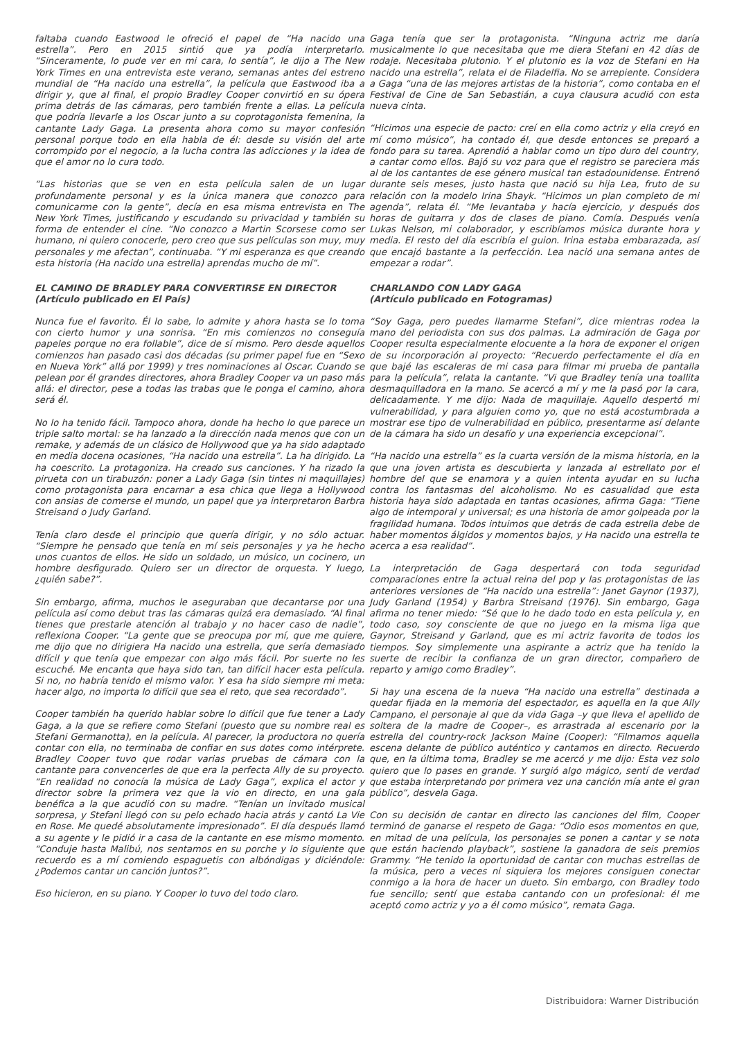faltaba cuando Eastwood le ofreció el papel de “Ha nacido una estrella”. Pero en 2015 sintió que ya podía interpretarlo. “Sinceramente, lo pude ver en mi cara, lo sentía”, le dijo a The New York Times en una entrevista este verano, semanas antes del estreno mundial de “Ha nacido una estrella”, la película que Eastwood iba a dirigir y, que al final, el propio Bradley Cooper convirtió en su ópera prima detrás de las cámaras, pero también frente a ellas. La película que podría llevarle a los Oscar junto a su coprotagonista femenina, la cantante Lady Gaga. La presenta ahora como su mayor confesión personal porque todo en ella habla de él: desde su visión del arte corrompido por el negocio, a la lucha contra las adicciones y la idea de que el amor no lo cura todo.
“Las historias que se ven en esta película salen de un lugar profundamente personal y es la única manera que conozco para comunicarme con la gente”, decía en esa misma entrevista en The New York Times, justificando y escudando su privacidad y también su forma de entender el cine. “No conozco a Martin Scorsese como ser humano, ni quiero conocerle, pero creo que sus películas son muy, muy personales y me afectan”, continuaba. “Y mi esperanza es que creando esta historia (Ha nacido una estrella) aprendas mucho de mí”.
EL CAMINO DE BRADLEY PARA CONVERTIRSE EN DIRECTOR
(Artículo publicado en El País)
Nunca fue el favorito. Él lo sabe, lo admite y ahora hasta se lo toma con cierto humor y una sonrisa. “En mis comienzos no conseguía papeles porque no era follable”, dice de sí mismo. Pero desde aquellos comienzos han pasado casi dos décadas (su primer papel fue en “Sexo en Nueva York” allá por 1999) y tres nominaciones al Oscar. Cuando se pelean por él grandes directores, ahora Bradley Cooper va un paso más allá: el director, pese a todas las trabas que le ponga el camino, ahora será él.
No lo ha tenido fácil. Tampoco ahora, donde ha hecho lo que parece un triple salto mortal: se ha lanzado a la dirección nada menos que con un remake, y además de un clásico de Hollywood que ya ha sido adaptado en media docena ocasiones, “Ha nacido una estrella”. La ha dirigido. La ha coescrito. La protagoniza. Ha creado sus canciones. Y ha rizado la pirueta con un tirabuzón: poner a Lady Gaga (sin tintes ni maquillajes) como protagonista para encarnar a esa chica que llega a Hollywood con ansias de comerse el mundo, un papel que ya interpretaron Barbra Streisand o Judy Garland.
Tenía claro desde el principio que quería dirigir, y no sólo actuar. “Siempre he pensado que tenía en mí seis personajes y ya he hecho unos cuantos de ellos. He sido un soldado, un músico, un cocinero, un hombre desfigurado. Quiero ser un director de orquesta. Y luego, ¿quién sabe?”.
Sin embargo, afirma, muchos le aseguraban que decantarse por una película así como debut tras las cámaras quizá era demasiado. “Al final tienes que prestarle atención al trabajo y no hacer caso de nadie”, reflexiona Cooper. “La gente que se preocupa por mí, que me quiere, me dijo que no dirigiera Ha nacido una estrella, que sería demasiado difícil y que tenía que empezar con algo más fácil. Por suerte no les escuché. Me encanta que haya sido tan, tan difícil hacer esta película. Si no, no habría tenido el mismo valor. Y esa ha sido siempre mi meta: hacer algo, no importa lo difícil que sea el reto, que sea recordado”.
Cooper también ha querido hablar sobre lo difícil que fue tener a Lady Gaga, a la que se refiere como Stefani (puesto que su nombre real es Stefani Germanotta), en la película. Al parecer, la productora no quería contar con ella, no terminaba de confiar en sus dotes como intérprete. Bradley Cooper tuvo que rodar varias pruebas de cámara con la cantante para convencerles de que era la perfecta Ally de su proyecto. “En realidad no conocía la música de Lady Gaga”, explica el actor y director sobre la primera vez que la vio en directo, en una gala benéfica a la que acudió con su madre. “Tenían un invitado musical sorpresa, y Stefani llegó con su pelo echado hacia atrás y cantó La Vie en Rose. Me quedé absolutamente impresionado”. El día después llamó a su agente y le pidió ir a casa de la cantante en ese mismo momento. “Conduje hasta Malibú, nos sentamos en su porche y lo siguiente que recuerdo es a mí comiendo espaguetis con albóndigas y diciéndole: ¿Podemos cantar un canción juntos?”.
Eso hicieron, en su piano. Y Cooper lo tuvo del todo claro.
Gaga tenía que ser la protagonista. “Ninguna actriz me daría musicalmente lo que necesitaba que me diera Stefani en 42 días de rodaje. Necesitaba plutonio. Y el plutonio es la voz de Stefani en Ha nacido una estrella”, relata el de Filadelfia. No se arrepiente. Considera a Gaga “una de las mejores artistas de la historia”, como contaba en el Festival de Cine de San Sebastián, a cuya clausura acudió con esta nueva cinta.
“Hicimos una especie de pacto: creí en ella como actriz y ella creyó en mí como músico”, ha contado él, que desde entonces se preparó a fondo para su tarea. Aprendió a hablar como un tipo duro del country, a cantar como ellos. Bajó su voz para que el registro se pareciera más al de los cantantes de ese género musical tan estadounidense. Entrenó durante seis meses, justo hasta que nació su hija Lea, fruto de su relación con la modelo Irina Shayk. “Hicimos un plan completo de mi agenda”, relata él. “Me levantaba y hacía ejercicio, y después dos horas de guitarra y dos de clases de piano. Comía. Después venía Lukas Nelson, mi colaborador, y escribíamos música durante hora y media. El resto del día escribía el guion. Irina estaba embarazada, así que encajó bastante a la perfección. Lea nació una semana antes de empezar a rodar”.
CHARLANDO CON LADY GAGA
(Artículo publicado en Fotogramas)
“Soy Gaga, pero puedes llamarme Stefani”, dice mientras rodea la mano del periodista con sus dos palmas. La admiración de Gaga por Cooper resulta especialmente elocuente a la hora de exponer el origen de su incorporación al proyecto: “Recuerdo perfectamente el día en que bajé las escaleras de mi casa para filmar mi prueba de pantalla para la película”, relata la cantante. “Vi que Bradley tenía una toallita desmaquilladora en la mano. Se acercó a mí y me la pasó por la cara, delicadamente. Y me dijo: Nada de maquillaje. Aquello despertó mi vulnerabilidad, y para alguien como yo, que no está acostumbrada a mostrar ese tipo de vulnerabilidad en público, presentarme así delante de la cámara ha sido un desafío y una experiencia excepcional”.
“Ha nacido una estrella” es la cuarta versión de la misma historia, en la que una joven artista es descubierta y lanzada al estrellato por el hombre del que se enamora y a quien intenta ayudar en su lucha contra los fantasmas del alcoholismo. No es casualidad que esta historia haya sido adaptada en tantas ocasiones, afirma Gaga: “Tiene algo de intemporal y universal; es una historia de amor golpeada por la fragilidad humana. Todos intuimos que detrás de cada estrella debe de haber momentos álgidos y momentos bajos, y Ha nacido una estrella te acerca a esa realidad”.
La interpretación de Gaga despertará con toda seguridad comparaciones entre la actual reina del pop y las protagonistas de las anteriores versiones de “Ha nacido una estrella”: Janet Gaynor (1937), Judy Garland (1954) y Barbra Streisand (1976). Sin embargo, Gaga afirma no tener miedo: “Sé que lo he dado todo en esta película y, en todo caso, soy consciente de que no juego en la misma liga que Gaynor, Streisand y Garland, que es mi actriz favorita de todos los tiempos. Soy simplemente una aspirante a actriz que ha tenido la suerte de recibir la confianza de un gran director, compañero de reparto y amigo como Bradley”.
Si hay una escena de la nueva “Ha nacido una estrella” destinada a quedar fijada en la memoria del espectador, es aquella en la que Ally Campano, el personaje al que da vida Gaga –y que lleva el apellido de soltera de la madre de Cooper–, es arrastrada al escenario por la estrella del country-rock Jackson Maine (Cooper): “Filmamos aquella escena delante de público auténtico y cantamos en directo. Recuerdo que, en la última toma, Bradley se me acercó y me dijo: Esta vez solo quiero que lo pases en grande. Y surgió algo mágico, sentí de verdad que estaba interpretando por primera vez una canción mía ante el gran público”, desvela Gaga.
Con su decisión de cantar en directo las canciones del film, Cooper terminó de ganarse el respeto de Gaga: “Odio esos momentos en que, en mitad de una película, los personajes se ponen a cantar y se nota que están haciendo playback”, sostiene la ganadora de seis premios Grammy. “He tenido la oportunidad de cantar con muchas estrellas de la música, pero a veces ni siquiera los mejores consiguen conectar conmigo a la hora de hacer un dueto. Sin embargo, con Bradley todo fue sencillo; sentí que estaba cantando con un profesional: él me aceptó como actriz y yo a él como músico”, remata Gaga.
Distribuidora: Warner Distribución